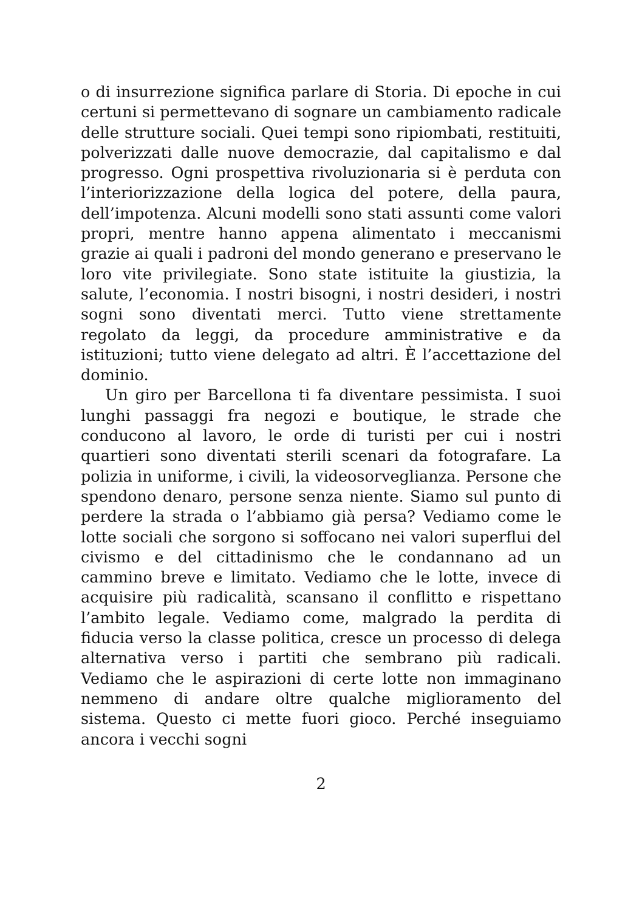o di insurrezione significa parlare di Storia. Di epoche in cui certuni si permettevano di sognare un cambiamento radicale delle strutture sociali. Quei tempi sono ripiombati, restituiti, polverizzati dalle nuove democrazie, dal capitalismo e dal progresso. Ogni prospettiva rivoluzionaria si è perduta con l’interiorizzazione della logica del potere, della paura, dell’impotenza. Alcuni modelli sono stati assunti come valori propri, mentre hanno appena alimentato i meccanismi grazie ai quali i padroni del mondo generano e preservano le loro vite privilegiate. Sono state istituite la giustizia, la salute, l’economia. I nostri bisogni, i nostri desideri, i nostri sogni sono diventati merci. Tutto viene strettamente regolato da leggi, da procedure amministrative e da istituzioni; tutto viene delegato ad altri. È l’accettazione del dominio.
Un giro per Barcellona ti fa diventare pessimista. I suoi lunghi passaggi fra negozi e boutique, le strade che conducono al lavoro, le orde di turisti per cui i nostri quartieri sono diventati sterili scenari da fotografare. La polizia in uniforme, i civili, la videosorveglianza. Persone che spendono denaro, persone senza niente. Siamo sul punto di perdere la strada o l’abbiamo già persa? Vediamo come le lotte sociali che sorgono si soffocano nei valori superflui del civismo e del cittadinismo che le condannano ad un cammino breve e limitato. Vediamo che le lotte, invece di acquisire più radicalità, scansano il conflitto e rispettano l’ambito legale. Vediamo come, malgrado la perdita di fiducia verso la classe politica, cresce un processo di delega alternativa verso i partiti che sembrano più radicali. Vediamo che le aspirazioni di certe lotte non immaginano nemmeno di andare oltre qualche miglioramento del sistema. Questo ci mette fuori gioco. Perché inseguiamo ancora i vecchi sogni
2